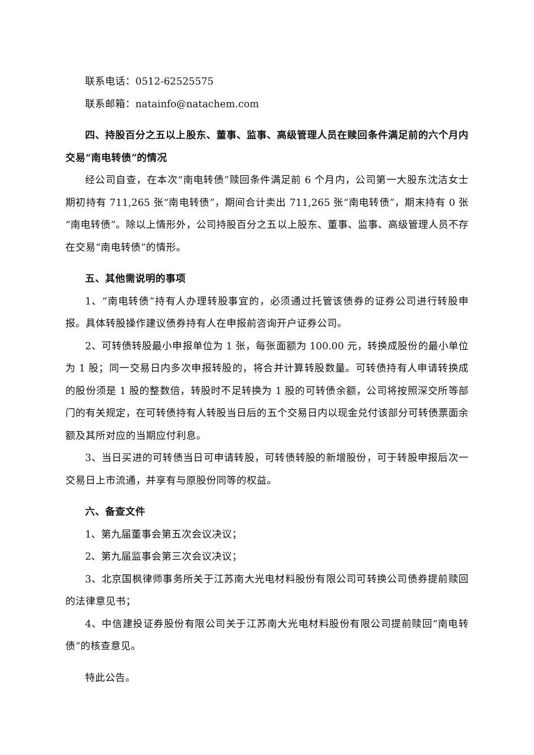联系电话：0512-62525575
联系邮箱：natainfo@natachem.com
四、持股百分之五以上股东、董事、监事、高级管理人员在赎回条件满足前的六个月内交易“南电转债”的情况
经公司自查，在本次“南电转债”赎回条件满足前 6 个月内，公司第一大股东沈洁女士期初持有 711,265 张“南电转债”，期间合计卖出 711,265 张“南电转债”，期末持有 0 张“南电转债”。除以上情形外，公司持股百分之五以上股东、董事、监事、高级管理人员不存在交易“南电转债”的情形。
五、其他需说明的事项
1、“南电转债”持有人办理转股事宜的，必须通过托管该债券的证券公司进行转股申报。具体转股操作建议债券持有人在申报前咨询开户证券公司。
2、可转债转股最小申报单位为 1 张，每张面额为 100.00 元，转换成股份的最小单位为 1 股；同一交易日内多次申报转股的，将合并计算转股数量。可转债持有人申请转换成的股份须是 1 股的整数倍，转股时不足转换为 1 股的可转债余额，公司将按照深交所等部门的有关规定，在可转债持有人转股当日后的五个交易日内以现金兑付该部分可转债票面余额及其所对应的当期应付利息。
3、当日买进的可转债当日可申请转股，可转债转股的新增股份，可于转股申报后次一交易日上市流通，并享有与原股份同等的权益。
六、备查文件
1、第九届董事会第五次会议决议；
2、第九届监事会第三次会议决议；
3、北京国枫律师事务所关于江苏南大光电材料股份有限公司可转换公司债券提前赎回的法律意见书；
4、中信建投证券股份有限公司关于江苏南大光电材料股份有限公司提前赎回“南电转债”的核查意见。
特此公告。